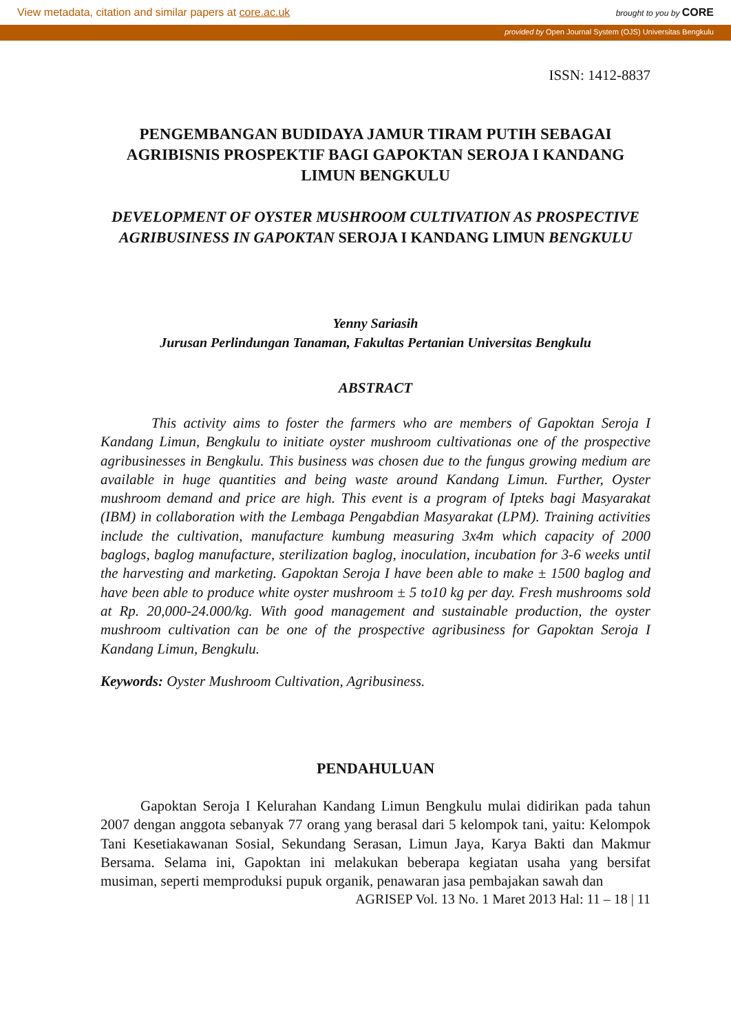View metadata, citation and similar papers at core.ac.uk brought to you by CORE
provided by Open Journal System (OJS) Universitas Bengkulu
ISSN: 1412-8837
PENGEMBANGAN BUDIDAYA JAMUR TIRAM PUTIH SEBAGAI AGRIBISNIS PROSPEKTIF BAGI GAPOKTAN SEROJA I KANDANG LIMUN BENGKULU
DEVELOPMENT OF OYSTER MUSHROOM CULTIVATION AS PROSPECTIVE AGRIBUSINESS IN GAPOKTAN SEROJA I KANDANG LIMUN BENGKULU
Yenny Sariasih
Jurusan Perlindungan Tanaman, Fakultas Pertanian Universitas Bengkulu
ABSTRACT
This activity aims to foster the farmers who are members of Gapoktan Seroja I Kandang Limun, Bengkulu to initiate oyster mushroom cultivationas one of the prospective agribusinesses in Bengkulu. This business was chosen due to the fungus growing medium are available in huge quantities and being waste around Kandang Limun. Further, Oyster mushroom demand and price are high. This event is a program of Ipteks bagi Masyarakat (IBM) in collaboration with the Lembaga Pengabdian Masyarakat (LPM). Training activities include the cultivation, manufacture kumbung measuring 3x4m which capacity of 2000 baglogs, baglog manufacture, sterilization baglog, inoculation, incubation for 3-6 weeks until the harvesting and marketing. Gapoktan Seroja I have been able to make ± 1500 baglog and have been able to produce white oyster mushroom ± 5 to10 kg per day. Fresh mushrooms sold at Rp. 20,000-24.000/kg. With good management and sustainable production, the oyster mushroom cultivation can be one of the prospective agribusiness for Gapoktan Seroja I Kandang Limun, Bengkulu.
Keywords: Oyster Mushroom Cultivation, Agribusiness.
PENDAHULUAN
Gapoktan Seroja I Kelurahan Kandang Limun Bengkulu mulai didirikan pada tahun 2007 dengan anggota sebanyak 77 orang yang berasal dari 5 kelompok tani, yaitu: Kelompok Tani Kesetiakawanan Sosial, Sekundang Serasan, Limun Jaya, Karya Bakti dan Makmur Bersama. Selama ini, Gapoktan ini melakukan beberapa kegiatan usaha yang bersifat musiman, seperti memproduksi pupuk organik, penawaran jasa pembajakan sawah dan
AGRISEP Vol. 13 No. 1 Maret 2013 Hal: 11 – 18 | 11